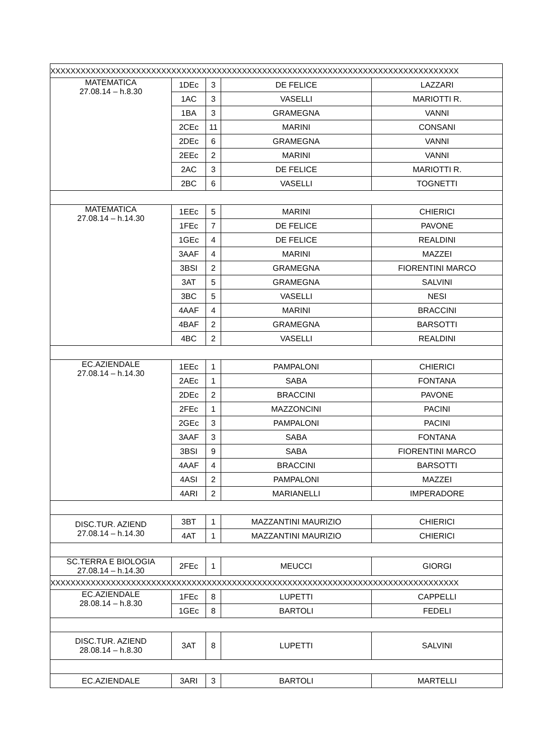| XXXXXXXXXXXXXXXXXXXXXXXXXXXXXXXXXXXXXXXXXXXXXXXXXXXXXXXXXXXXXXXXXXXXXXXXXXXXXXXXX | | | | |
| MATEMATICA 27.08.14 – h.8.30 | 1DEc | 3 | DE FELICE | LAZZARI |
| | 1AC | 3 | VASELLI | MARIOTTI R. |
| | 1BA | 3 | GRAMEGNA | VANNI |
| | 2CEc | 11 | MARINI | CONSANI |
| | 2DEc | 6 | GRAMEGNA | VANNI |
| | 2EEc | 2 | MARINI | VANNI |
| | 2AC | 3 | DE FELICE | MARIOTTI R. |
| | 2BC | 6 | VASELLI | TOGNETTI |
| MATEMATICA 27.08.14 – h.14.30 | 1EEc | 5 | MARINI | CHIERICI |
| | 1FEc | 7 | DE FELICE | PAVONE |
| | 1GEc | 4 | DE FELICE | REALDINI |
| | 3AAF | 4 | MARINI | MAZZEI |
| | 3BSI | 2 | GRAMEGNA | FIORENTINI MARCO |
| | 3AT | 5 | GRAMEGNA | SALVINI |
| | 3BC | 5 | VASELLI | NESI |
| | 4AAF | 4 | MARINI | BRACCINI |
| | 4BAF | 2 | GRAMEGNA | BARSOTTI |
| | 4BC | 2 | VASELLI | REALDINI |
| EC.AZIENDALE 27.08.14 – h.14.30 | 1EEc | 1 | PAMPALONI | CHIERICI |
| | 2AEc | 1 | SABA | FONTANA |
| | 2DEc | 2 | BRACCINI | PAVONE |
| | 2FEc | 1 | MAZZONCINI | PACINI |
| | 2GEc | 3 | PAMPALONI | PACINI |
| | 3AAF | 3 | SABA | FONTANA |
| | 3BSI | 9 | SABA | FIORENTINI MARCO |
| | 4AAF | 4 | BRACCINI | BARSOTTI |
| | 4ASI | 2 | PAMPALONI | MAZZEI |
| | 4ARI | 2 | MARIANELLI | IMPERADORE |
| DISC.TUR. AZIEND 27.08.14 – h.14.30 | 3BT | 1 | MAZZANTINI MAURIZIO | CHIERICI |
| | 4AT | 1 | MAZZANTINI MAURIZIO | CHIERICI |
| SC.TERRA E BIOLOGIA 27.08.14 – h.14.30 | 2FEc | 1 | MEUCCI | GIORGI |
| XXXXXXXXXXXXXXXXXXXXXXXXXXXXXXXXXXXXXXXXXXXXXXXXXXXXXXXXXXXXXXXXXXXXXXXXXXXXXXXXX | | | | |
| EC.AZIENDALE 28.08.14 – h.8.30 | 1FEc | 8 | LUPETTI | CAPPELLI |
| | 1GEc | 8 | BARTOLI | FEDELI |
| DISC.TUR. AZIEND 28.08.14 – h.8.30 | 3AT | 8 | LUPETTI | SALVINI |
| EC.AZIENDALE | 3ARI | 3 | BARTOLI | MARTELLI |